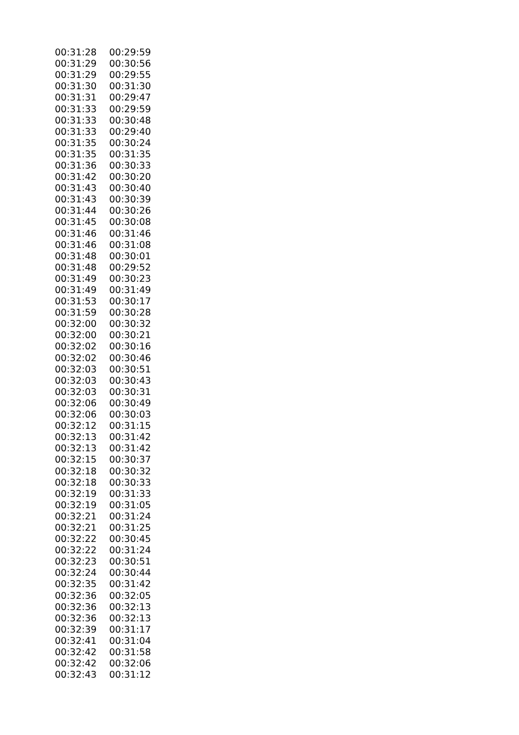| 00:31:28 | 00:29:59 |
| 00:31:29 | 00:30:56 |
| 00:31:29 | 00:29:55 |
| 00:31:30 | 00:31:30 |
| 00:31:31 | 00:29:47 |
| 00:31:33 | 00:29:59 |
| 00:31:33 | 00:30:48 |
| 00:31:33 | 00:29:40 |
| 00:31:35 | 00:30:24 |
| 00:31:35 | 00:31:35 |
| 00:31:36 | 00:30:33 |
| 00:31:42 | 00:30:20 |
| 00:31:43 | 00:30:40 |
| 00:31:43 | 00:30:39 |
| 00:31:44 | 00:30:26 |
| 00:31:45 | 00:30:08 |
| 00:31:46 | 00:31:46 |
| 00:31:46 | 00:31:08 |
| 00:31:48 | 00:30:01 |
| 00:31:48 | 00:29:52 |
| 00:31:49 | 00:30:23 |
| 00:31:49 | 00:31:49 |
| 00:31:53 | 00:30:17 |
| 00:31:59 | 00:30:28 |
| 00:32:00 | 00:30:32 |
| 00:32:00 | 00:30:21 |
| 00:32:02 | 00:30:16 |
| 00:32:02 | 00:30:46 |
| 00:32:03 | 00:30:51 |
| 00:32:03 | 00:30:43 |
| 00:32:03 | 00:30:31 |
| 00:32:06 | 00:30:49 |
| 00:32:06 | 00:30:03 |
| 00:32:12 | 00:31:15 |
| 00:32:13 | 00:31:42 |
| 00:32:13 | 00:31:42 |
| 00:32:15 | 00:30:37 |
| 00:32:18 | 00:30:32 |
| 00:32:18 | 00:30:33 |
| 00:32:19 | 00:31:33 |
| 00:32:19 | 00:31:05 |
| 00:32:21 | 00:31:24 |
| 00:32:21 | 00:31:25 |
| 00:32:22 | 00:30:45 |
| 00:32:22 | 00:31:24 |
| 00:32:23 | 00:30:51 |
| 00:32:24 | 00:30:44 |
| 00:32:35 | 00:31:42 |
| 00:32:36 | 00:32:05 |
| 00:32:36 | 00:32:13 |
| 00:32:36 | 00:32:13 |
| 00:32:39 | 00:31:17 |
| 00:32:41 | 00:31:04 |
| 00:32:42 | 00:31:58 |
| 00:32:42 | 00:32:06 |
| 00:32:43 | 00:31:12 |